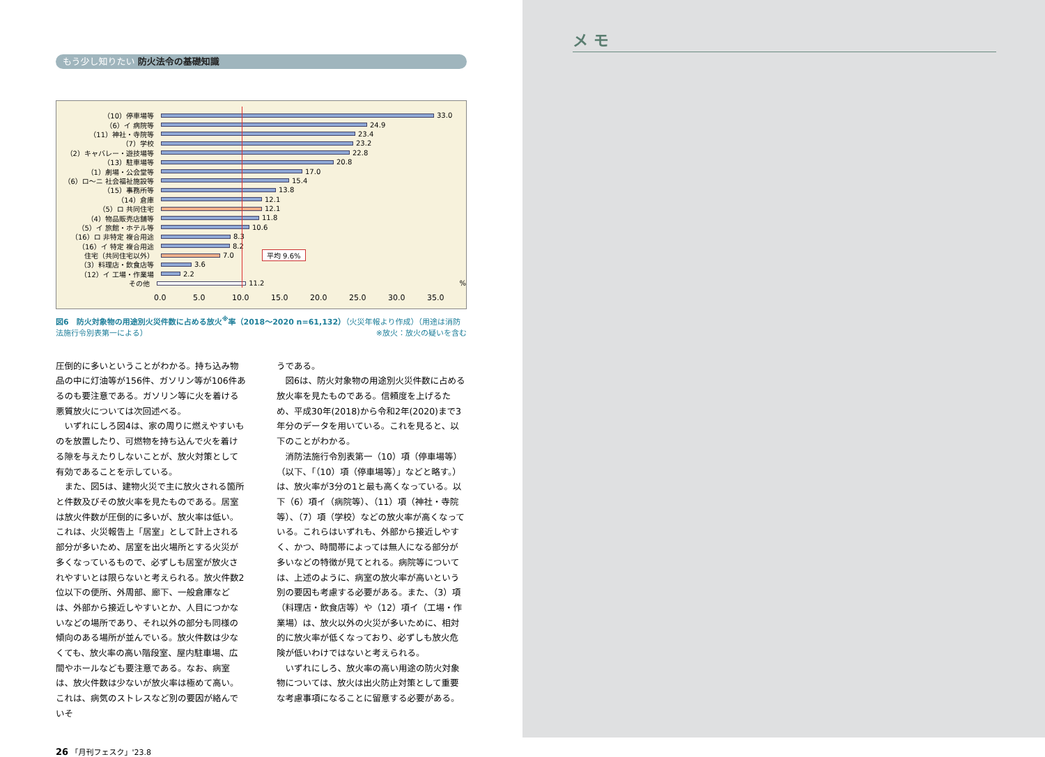もう少し知りたい 防火法令の基礎知識
（10）停車場等 33.0
（6）イ 病院等 24.9
（11）神社・寺院等 23.4
（7）学校 23.2
（2）キャバレー・遊技場等 22.8
（13）駐車場等 20.8
（1）劇場・公会堂等 17.0
（6）ロ～ニ 社会福祉施設等 15.4
（15）事務所等 13.8
（14）倉庫 12.1
（5）ロ 共同住宅 12.1
（4）物品販売店舗等 11.8
（5）イ 旅館・ホテル等 10.6
（16）ロ 非特定 複合用途 8.3
（16）イ 特定 複合用途 8.2
住宅（共同住宅以外） 7.0 平均 9.6%
（3）料理店・飲食店等 3.6
（12）イ 工場・作業場 2.2
その他 11.2%
0.0 5.0 10.0 15.0 20.0 25.0 30.0 35.0
図6　防火対象物の用途別火災件数に占める放火<sup>※</sup>率（2018～2020 n=61,132）（火災年報より作成）（用途は消防法施行令別表第一による） ※放火：放火の疑いを含む
圧倒的に多いということがわかる。持ち込み物品の中に灯油等が156件、ガソリン等が106件あるのも要注意である。ガソリン等に火を着ける悪質放火については次回述べる。
　いずれにしろ図4は、家の周りに燃えやすいものを放置したり、可燃物を持ち込んで火を着ける隙を与えたりしないことが、放火対策として有効であることを示している。
　また、図5は、建物火災で主に放火される箇所と件数及びその放火率を見たものである。居室は放火件数が圧倒的に多いが、放火率は低い。これは、火災報告上「居室」として計上される部分が多いため、居室を出火場所とする火災が多くなっているもので、必ずしも居室が放火されやすいとは限らないと考えられる。放火件数2位以下の便所、外周部、廊下、一般倉庫などは、外部から接近しやすいとか、人目につかないなどの場所であり、それ以外の部分も同様の傾向のある場所が並んでいる。放火件数は少なくても、放火率の高い階段室、屋内駐車場、広間やホールなども要注意である。なお、病室は、放火件数は少ないが放火率は極めて高い。これは、病気のストレスなど別の要因が絡んでいそ
うである。
　図6は、防火対象物の用途別火災件数に占める放火率を見たものである。信頼度を上げるため、平成30年(2018)から令和2年(2020)まで3年分のデータを用いている。これを見ると、以下のことがわかる。
　消防法施行令別表第一（10）項（停車場等）（以下、「（10）項（停車場等）」などと略す。）は、放火率が3分の1と最も高くなっている。以下（6）項イ（病院等）、（11）項（神社・寺院等）、（7）項（学校）などの放火率が高くなっている。これらはいずれも、外部から接近しやすく、かつ、時間帯によっては無人になる部分が多いなどの特徴が見てとれる。病院等については、上述のように、病室の放火率が高いという別の要因も考慮する必要がある。また、（3）項（料理店・飲食店等）や（12）項イ（工場・作業場）は、放火以外の火災が多いために、相対的に放火率が低くなっており、必ずしも放火危険が低いわけではないと考えられる。
　いずれにしろ、放火率の高い用途の防火対象物については、放火は出火防止対策として重要な考慮事項になることに留意する必要がある。
26 「月刊フェスク」'23.8
メ モ